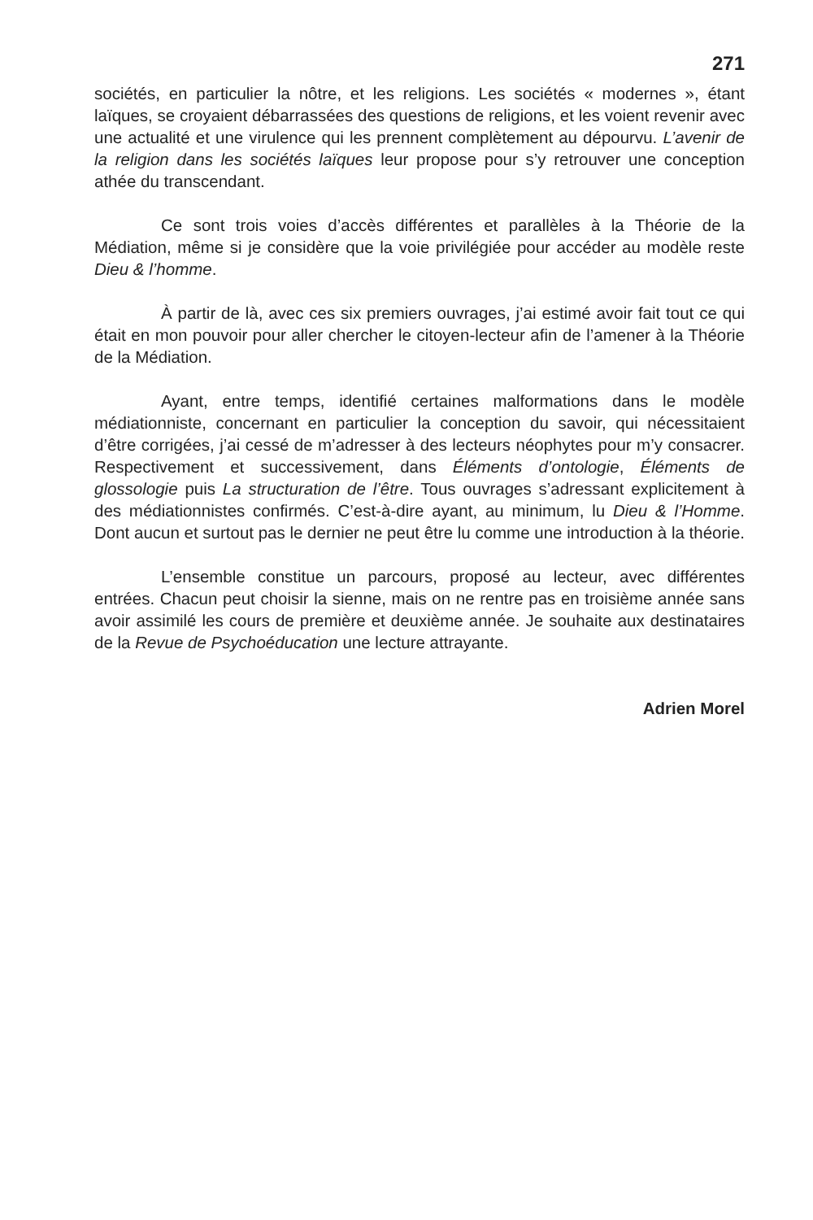271
sociétés, en particulier la nôtre, et les religions. Les sociétés « modernes », étant laïques, se croyaient débarrassées des questions de religions, et les voient revenir avec une actualité et une virulence qui les prennent complètement au dépourvu. L’avenir de la religion dans les sociétés laïques leur propose pour s’y retrouver une conception athée du transcendant.
Ce sont trois voies d’accès différentes et parallèles à la Théorie de la Médiation, même si je considère que la voie privilégiée pour accéder au modèle reste Dieu & l’homme.
À partir de là, avec ces six premiers ouvrages, j’ai estimé avoir fait tout ce qui était en mon pouvoir pour aller chercher le citoyen-lecteur afin de l’amener à la Théorie de la Médiation.
Ayant, entre temps, identifié certaines malformations dans le modèle médiationniste, concernant en particulier la conception du savoir, qui nécessitaient d’être corrigées, j’ai cessé de m’adresser à des lecteurs néophytes pour m’y consacrer. Respectivement et successivement, dans Éléments d’ontologie, Éléments de glossologie puis La structuration de l’être. Tous ouvrages s’adressant explicitement à des médiationnistes confirmés. C’est-à-dire ayant, au minimum, lu Dieu & l’Homme. Dont aucun et surtout pas le dernier ne peut être lu comme une introduction à la théorie.
L’ensemble constitue un parcours, proposé au lecteur, avec différentes entrées. Chacun peut choisir la sienne, mais on ne rentre pas en troisième année sans avoir assimilé les cours de première et deuxième année. Je souhaite aux destinataires de la Revue de Psychoéducation une lecture attrayante.
Adrien Morel